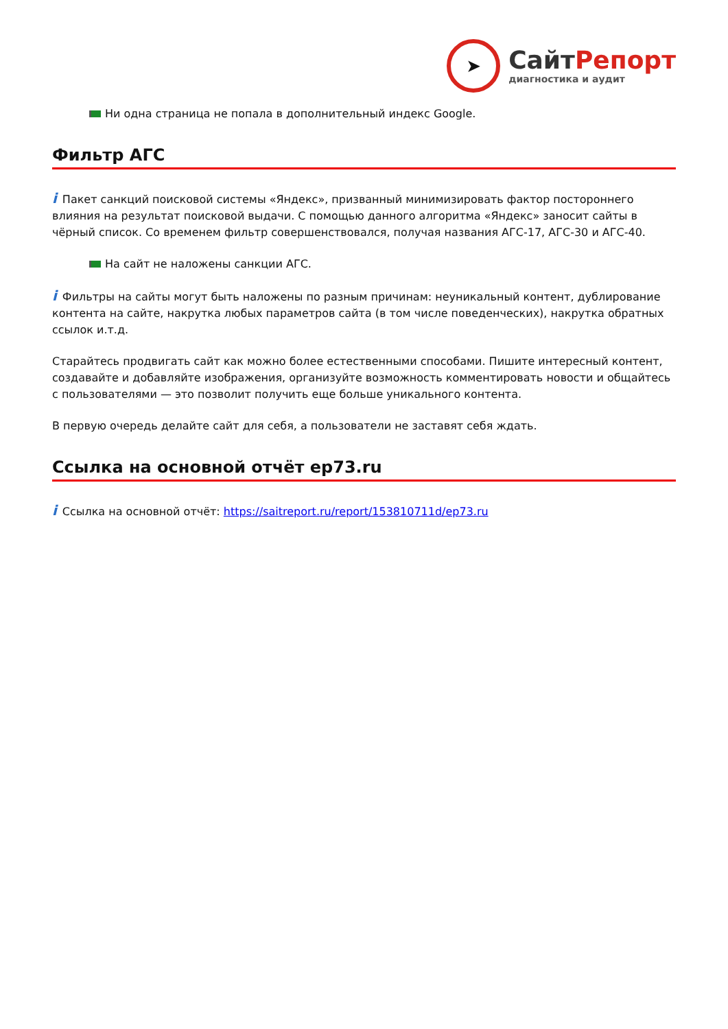➤
СайтРепорт
диагностика и аудит
Ни одна страница не попала в дополнительный индекс Google.
Фильтр АГС
i Пакет санкций поисковой системы «Яндекс», призванный минимизировать фактор постороннего влияния на результат поисковой выдачи. С помощью данного алгоритма «Яндекс» заносит сайты в чёрный список. Со временем фильтр совершенствовался, получая названия АГС-17, АГС-30 и АГС-40.
На сайт не наложены санкции АГС.
i Фильтры на сайты могут быть наложены по разным причинам: неуникальный контент, дублирование контента на сайте, накрутка любых параметров сайта (в том числе поведенческих), накрутка обратных ссылок и.т.д.
Старайтесь продвигать сайт как можно более естественными способами. Пишите интересный контент, создавайте и добавляйте изображения, организуйте возможность комментировать новости и общайтесь с пользователями — это позволит получить еще больше уникального контента.
В первую очередь делайте сайт для себя, а пользователи не заставят себя ждать.
Ссылка на основной отчёт ep73.ru
i Ссылка на основной отчёт: https://saitreport.ru/report/153810711d/ep73.ru